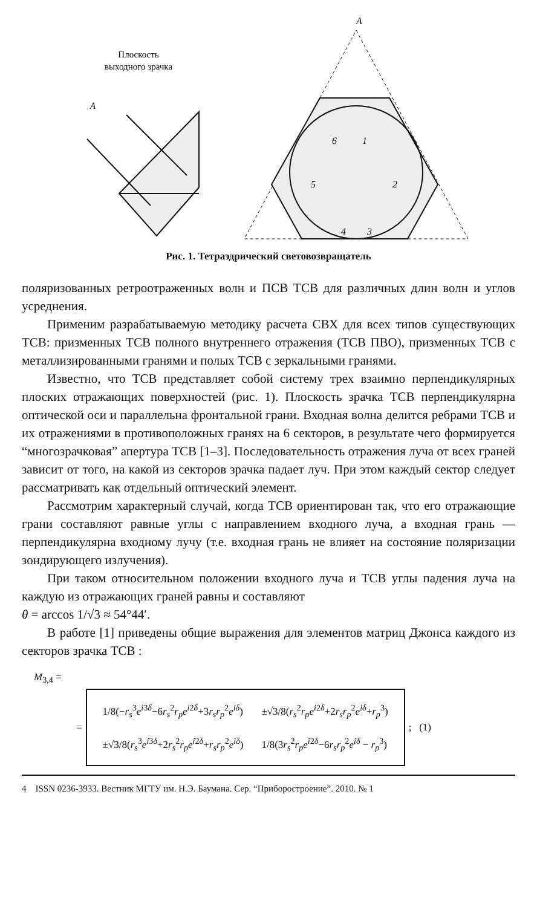Плоскость
выходного зрачка
A
A
6
1
2
3
4
5
Рис. 1. Тетраэдрический световозвращатель
поляризованных ретроотраженных волн и ПСВ ТСВ для различных длин волн и углов усреднения.
Применим разрабатываемую методику расчета СВХ для всех типов существующих ТСВ: призменных ТСВ полного внутреннего отражения (ТСВ ПВО), призменных ТСВ с металлизированными гранями и полых ТСВ с зеркальными гранями.
Известно, что ТСВ представляет собой систему трех взаимно перпендикулярных плоских отражающих поверхностей (рис. 1). Плоскость зрачка ТСВ перпендикулярна оптической оси и параллельна фронтальной грани. Входная волна делится ребрами ТСВ и их отражениями в противоположных гранях на 6 секторов, в результате чего формируется “многозрачковая” апертура ТСВ [1–3]. Последовательность отражения луча от всех граней зависит от того, на какой из секторов зрачка падает луч. При этом каждый сектор следует рассматривать как отдельный оптический элемент.
Рассмотрим характерный случай, когда ТСВ ориентирован так, что его отражающие грани составляют равные углы с направлением входного луча, а входная грань — перпендикулярна входному лучу (т.е. входная грань не влияет на состояние поляризации зондирующего излучения).
При таком относительном положении входного луча и ТСВ углы падения луча на каждую из отражающих граней равны и составляют
θ = arccos 1/√3 ≈ 54°44′.
В работе [1] приведены общие выражения для элементов матриц Джонса каждого из секторов зрачка ТСВ :
M<sub>3,4</sub> =
=
| 1/8(− r<sub>s</sub><sup>3</sup> e<sup>i3δ</sup>−6 r<sub>s</sub><sup>2</sup> r<sub>p</sub>e<sup>i2δ</sup>+3 r<sub>s</sub>r<sub>p</sub><sup>2</sup> e<sup>iδ</sup>) | ±√3/8( r<sub>s</sub><sup>2</sup> r<sub>p</sub>e<sup>i2δ</sup>+2 r<sub>s</sub>r<sub>p</sub><sup>2</sup> e<sup>iδ</sup>+ r<sub>p</sub><sup>3</sup>) |
| ±√3/8( r<sub>s</sub><sup>3</sup> e<sup>i3δ</sup>+2 r<sub>s</sub><sup>2</sup> r<sub>p</sub>e<sup>i2δ</sup>+ r<sub>s</sub>r<sub>p</sub><sup>2</sup> e<sup>iδ</sup>) | 1/8(3 r<sub>s</sub><sup>2</sup> r<sub>p</sub>e<sup>i2δ</sup>−6 r<sub>s</sub>r<sub>p</sub><sup>2</sup> e<sup>iδ</sup> − r<sub>p</sub><sup>3</sup>) |
; (1)
4 ISSN 0236-3933. Вестник МГТУ им. Н.Э. Баумана. Сер. “Приборостроение”. 2010. № 1